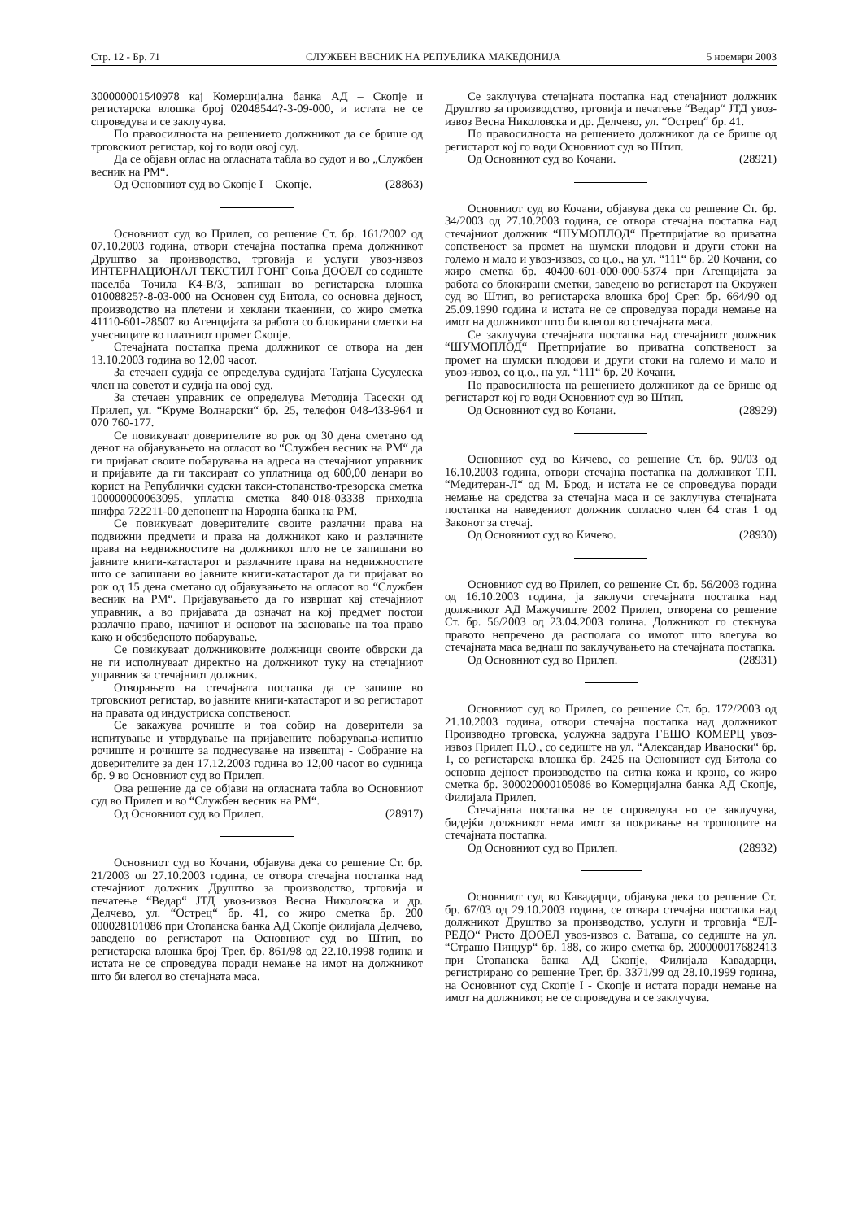Стр. 12 - Бр. 71 СЛУЖБЕН ВЕСНИК НА РЕПУБЛИКА МАКЕДОНИЈА 5 ноември 2003
300000001540978 кај Комерцијална банка АД – Скопје и регистарска влошка број 02048544?-3-09-000, и истата не се спроведува и се заклучува.
По правосилноста на решението должникот да се брише од трговскиот регистар, кој го води овој суд.
Да се објави оглас на огласната табла во судот и во „Службен весник на РМ“.
Од Основниот суд во Скопје I – Скопје. (28863)
Основниот суд во Прилеп, со решение Ст. бр. 161/2002 од 07.10.2003 година, отвори стечајна постапка према должникот Друштво за производство, трговија и услуги увоз-извоз ИНТЕРНАЦИОНАЛ ТЕКСТИЛ ГОНГ Соња ДООЕЛ со седиште населба Точила К4-В/3, запишан во регистарска влошка 01008825?-8-03-000 на Основен суд Битола, со основна дејност, производство на плетени и хеклани ткаенини, со жиро сметка 41110-601-28507 во Агенцијата за работа со блокирани сметки на учесниците во платниот промет Скопје.
Стечајната постапка према должникот се отвора на ден 13.10.2003 година во 12,00 часот.
За стечаен судија се определува судијата Татјана Сусулеска член на советот и судија на овој суд.
За стечаен управник се определува Методија Тасески од Прилеп, ул. “Круме Волнарски“ бр. 25, телефон 048-433-964 и 070 760-177.
Се повикуваат доверителите во рок од 30 дена сметано од денот на објавувањето на огласот во “Службен весник на РМ“ да ги пријават своите побарувања на адреса на стечајниот управник и пријавите да ги таксираат со уплатница од 600,00 денари во корист на Републички судски такси-стопанство-трезорска сметка 100000000063095, уплатна сметка 840-018-03338 приходна шифра 722211-00 депонент на Народна банка на РМ.
Се повикуваат доверителите своите разлачни права на подвижни предмети и права на должникот како и разлачните права на недвижностите на должникот што не се запишани во јавните книги-катастарот и разлачните права на недвижностите што се запишани во јавните книги-катастарот да ги пријават во рок од 15 дена сметано од објавувањето на огласот во “Службен весник на РМ“. Пријавувањето да го извршат кај стечајниот управник, а во пријавата да означат на кој предмет постои разлачно право, начинот и основот на засновање на тоа право како и обезбеденото побарување.
Се повикуваат должниковите должници своите обврски да не ги исполнуваат директно на должникот туку на стечајниот управник за стечајниот должник.
Отворањето на стечајната постапка да се запише во трговскиот регистар, во јавните книги-катастарот и во регистарот на правата од индустриска сопственост.
Се закажува рочиште и тоа собир на доверители за испитување и утврдување на пријавените побарувања-испитно рочиште и рочиште за поднесување на извештај - Собрание на доверителите за ден 17.12.2003 година во 12,00 часот во судница бр. 9 во Основниот суд во Прилеп.
Ова решение да се објави на огласната табла во Основниот суд во Прилеп и во “Службен весник на РМ“.
Од Основниот суд во Прилеп. (28917)
Основниот суд во Кочани, објавува дека со решение Ст. бр. 21/2003 од 27.10.2003 година, се отвора стечајна постапка над стечајниот должник Друштво за производство, трговија и печатење “Ведар“ ЈТД увоз-извоз Весна Николовска и др. Делчево, ул. “Острец“ бр. 41, со жиро сметка бр. 200 000028101086 при Стопанска банка АД Скопје филијала Делчево, заведено во регистарот на Основниот суд во Штип, во регистарска влошка број Трег. бр. 861/98 од 22.10.1998 година и истата не се спроведува поради немање на имот на должникот што би влегол во стечајната маса.
Се заклучува стечајната постапка над стечајниот должник Друштво за производство, трговија и печатење “Ведар“ ЈТД увоз-извоз Весна Николовска и др. Делчево, ул. “Острец“ бр. 41.
По правосилноста на решението должникот да се брише од регистарот кој го води Основниот суд во Штип.
Од Основниот суд во Кочани. (28921)
Основниот суд во Кочани, објавува дека со решение Ст. бр. 34/2003 од 27.10.2003 година, се отвора стечајна постапка над стечајниот должник “ШУМОПЛОД“ Претпријатие во приватна сопственост за промет на шумски плодови и други стоки на големо и мало и увоз-извоз, со ц.о., на ул. “111“ бр. 20 Кочани, со жиро сметка бр. 40400-601-000-000-5374 при Агенцијата за работа со блокирани сметки, заведено во регистарот на Окружен суд во Штип, во регистарска влошка број Срег. бр. 664/90 од 25.09.1990 година и истата не се спроведува поради немање на имот на должникот што би влегол во стечајната маса.
Се заклучува стечајната постапка над стечајниот должник “ШУМОПЛОД“ Претпријатие во приватна сопственост за промет на шумски плодови и други стоки на големо и мало и увоз-извоз, со ц.о., на ул. “111“ бр. 20 Кочани.
По правосилноста на решението должникот да се брише од регистарот кој го води Основниот суд во Штип.
Од Основниот суд во Кочани. (28929)
Основниот суд во Кичево, со решение Ст. бр. 90/03 од 16.10.2003 година, отвори стечајна постапка на должникот Т.П. “Медитеран-Л“ од М. Брод, и истата не се спроведува поради немање на средства за стечајна маса и се заклучува стечајната постапка на наведениот должник согласно член 64 став 1 од Законот за стечај.
Од Основниот суд во Кичево. (28930)
Основниот суд во Прилеп, со решение Ст. бр. 56/2003 година од 16.10.2003 година, ја заклучи стечајната постапка над должникот АД Мажучиште 2002 Прилеп, отворена со решение Ст. бр. 56/2003 од 23.04.2003 година. Должникот го стекнува правото непречено да располага со имотот што влегува во стечајната маса веднаш по заклучувањето на стечајната постапка.
Од Основниот суд во Прилеп. (28931)
Основниот суд во Прилеп, со решение Ст. бр. 172/2003 од 21.10.2003 година, отвори стечајна постапка над должникот Производно трговска, услужна задруга ГЕШО КОМЕРЦ увоз-извоз Прилеп П.О., со седиште на ул. “Александар Иваноски“ бр. 1, со регистарска влошка бр. 2425 на Основниот суд Битола со основна дејност производство на ситна кожа и крзно, со жиро сметка бр. 300020000105086 во Комерцијална банка АД Скопје, Филијала Прилеп.
Стечајната постапка не се спроведува но се заклучува, бидејќи должникот нема имот за покривање на трошоците на стечајната постапка.
Од Основниот суд во Прилеп. (28932)
Основниот суд во Кавадарци, објавува дека со решение Ст. бр. 67/03 од 29.10.2003 година, се отвара стечајна постапка над должникот Друштво за производство, услуги и трговија “ЕЛ-РЕДО“ Ристо ДООЕЛ увоз-извоз с. Ваташа, со седиште на ул. “Страшо Пинџур“ бр. 188, со жиро сметка бр. 200000017682413 при Стопанска банка АД Скопје, Филијала Кавадарци, регистрирано со решение Трег. бр. 3371/99 од 28.10.1999 година, на Основниот суд Скопје I - Скопје и истата поради немање на имот на должникот, не се спроведува и се заклучува.